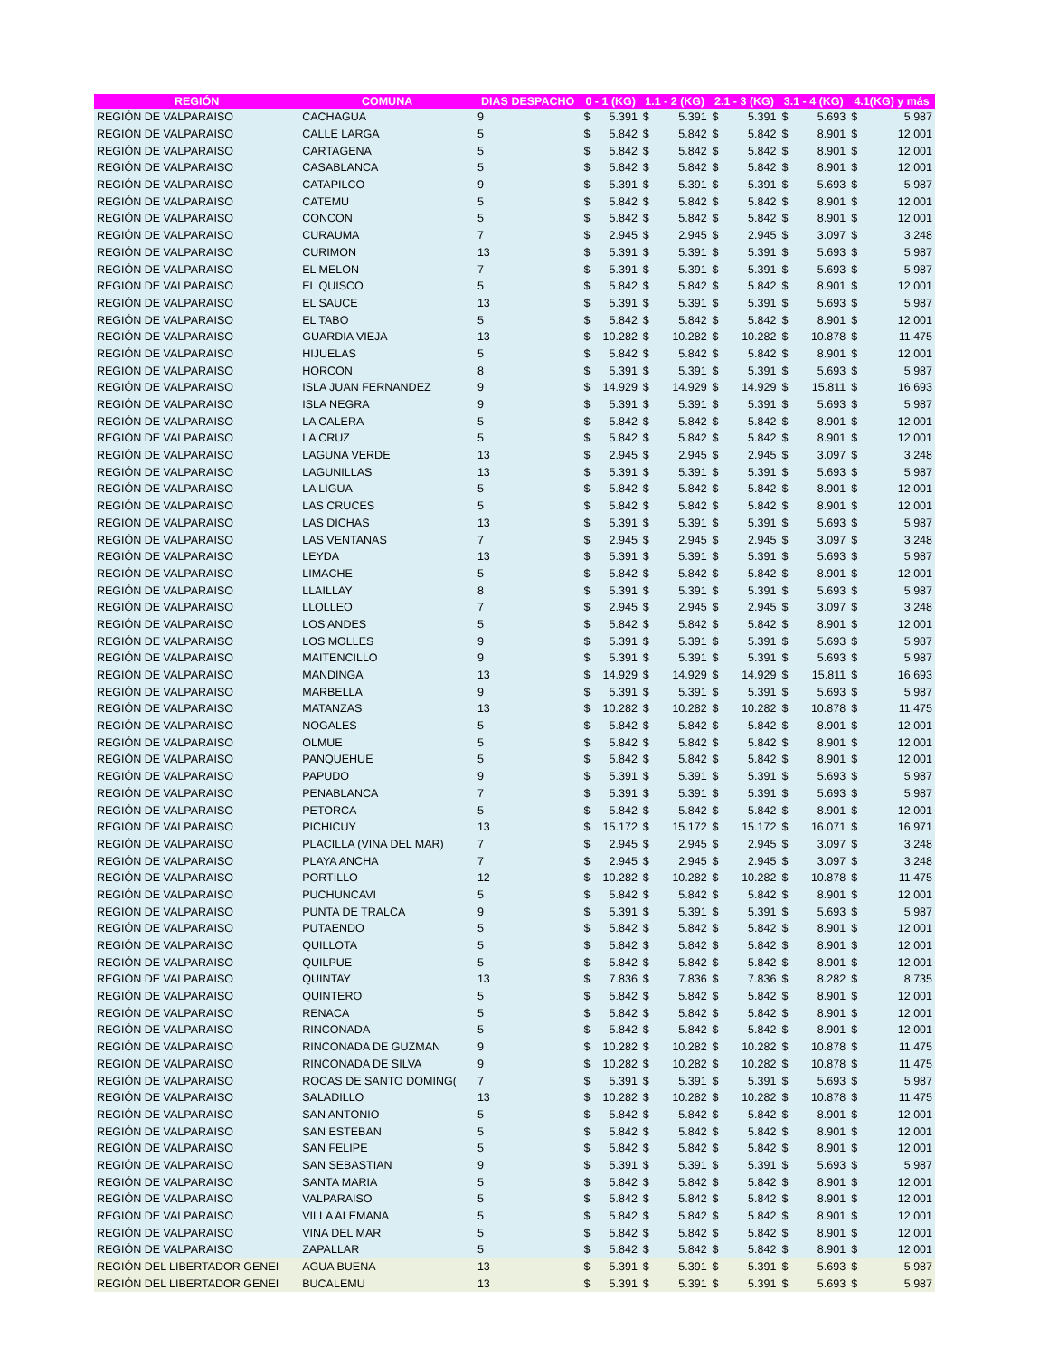| REGIÓN | COMUNA | DIAS DESPACHO | 0 - 1 (KG) | | 1.1 - 2 (KG) | | 2.1 - 3 (KG) | | 3.1 - 4 (KG) | | 4.1(KG) y más | |
| --- | --- | --- | --- | --- | --- | --- | --- | --- | --- | --- | --- | --- |
| REGIÓN DE VALPARAISO | CACHAGUA | 9 | $ | 5.391 | $ | 5.391 | $ | 5.391 | $ | 5.693 | $ | 5.987 |
| REGIÓN DE VALPARAISO | CALLE LARGA | 5 | $ | 5.842 | $ | 5.842 | $ | 5.842 | $ | 8.901 | $ | 12.001 |
| REGIÓN DE VALPARAISO | CARTAGENA | 5 | $ | 5.842 | $ | 5.842 | $ | 5.842 | $ | 8.901 | $ | 12.001 |
| REGIÓN DE VALPARAISO | CASABLANCA | 5 | $ | 5.842 | $ | 5.842 | $ | 5.842 | $ | 8.901 | $ | 12.001 |
| REGIÓN DE VALPARAISO | CATAPILCO | 9 | $ | 5.391 | $ | 5.391 | $ | 5.391 | $ | 5.693 | $ | 5.987 |
| REGIÓN DE VALPARAISO | CATEMU | 5 | $ | 5.842 | $ | 5.842 | $ | 5.842 | $ | 8.901 | $ | 12.001 |
| REGIÓN DE VALPARAISO | CONCON | 5 | $ | 5.842 | $ | 5.842 | $ | 5.842 | $ | 8.901 | $ | 12.001 |
| REGIÓN DE VALPARAISO | CURAUMA | 7 | $ | 2.945 | $ | 2.945 | $ | 2.945 | $ | 3.097 | $ | 3.248 |
| REGIÓN DE VALPARAISO | CURIMON | 13 | $ | 5.391 | $ | 5.391 | $ | 5.391 | $ | 5.693 | $ | 5.987 |
| REGIÓN DE VALPARAISO | EL MELON | 7 | $ | 5.391 | $ | 5.391 | $ | 5.391 | $ | 5.693 | $ | 5.987 |
| REGIÓN DE VALPARAISO | EL QUISCO | 5 | $ | 5.842 | $ | 5.842 | $ | 5.842 | $ | 8.901 | $ | 12.001 |
| REGIÓN DE VALPARAISO | EL SAUCE | 13 | $ | 5.391 | $ | 5.391 | $ | 5.391 | $ | 5.693 | $ | 5.987 |
| REGIÓN DE VALPARAISO | EL TABO | 5 | $ | 5.842 | $ | 5.842 | $ | 5.842 | $ | 8.901 | $ | 12.001 |
| REGIÓN DE VALPARAISO | GUARDIA VIEJA | 13 | $ | 10.282 | $ | 10.282 | $ | 10.282 | $ | 10.878 | $ | 11.475 |
| REGIÓN DE VALPARAISO | HIJUELAS | 5 | $ | 5.842 | $ | 5.842 | $ | 5.842 | $ | 8.901 | $ | 12.001 |
| REGIÓN DE VALPARAISO | HORCON | 8 | $ | 5.391 | $ | 5.391 | $ | 5.391 | $ | 5.693 | $ | 5.987 |
| REGIÓN DE VALPARAISO | ISLA JUAN FERNANDEZ | 9 | $ | 14.929 | $ | 14.929 | $ | 14.929 | $ | 15.811 | $ | 16.693 |
| REGIÓN DE VALPARAISO | ISLA NEGRA | 9 | $ | 5.391 | $ | 5.391 | $ | 5.391 | $ | 5.693 | $ | 5.987 |
| REGIÓN DE VALPARAISO | LA CALERA | 5 | $ | 5.842 | $ | 5.842 | $ | 5.842 | $ | 8.901 | $ | 12.001 |
| REGIÓN DE VALPARAISO | LA CRUZ | 5 | $ | 5.842 | $ | 5.842 | $ | 5.842 | $ | 8.901 | $ | 12.001 |
| REGIÓN DE VALPARAISO | LAGUNA VERDE | 13 | $ | 2.945 | $ | 2.945 | $ | 2.945 | $ | 3.097 | $ | 3.248 |
| REGIÓN DE VALPARAISO | LAGUNILLAS | 13 | $ | 5.391 | $ | 5.391 | $ | 5.391 | $ | 5.693 | $ | 5.987 |
| REGIÓN DE VALPARAISO | LA LIGUA | 5 | $ | 5.842 | $ | 5.842 | $ | 5.842 | $ | 8.901 | $ | 12.001 |
| REGIÓN DE VALPARAISO | LAS CRUCES | 5 | $ | 5.842 | $ | 5.842 | $ | 5.842 | $ | 8.901 | $ | 12.001 |
| REGIÓN DE VALPARAISO | LAS DICHAS | 13 | $ | 5.391 | $ | 5.391 | $ | 5.391 | $ | 5.693 | $ | 5.987 |
| REGIÓN DE VALPARAISO | LAS VENTANAS | 7 | $ | 2.945 | $ | 2.945 | $ | 2.945 | $ | 3.097 | $ | 3.248 |
| REGIÓN DE VALPARAISO | LEYDA | 13 | $ | 5.391 | $ | 5.391 | $ | 5.391 | $ | 5.693 | $ | 5.987 |
| REGIÓN DE VALPARAISO | LIMACHE | 5 | $ | 5.842 | $ | 5.842 | $ | 5.842 | $ | 8.901 | $ | 12.001 |
| REGIÓN DE VALPARAISO | LLAILLAY | 8 | $ | 5.391 | $ | 5.391 | $ | 5.391 | $ | 5.693 | $ | 5.987 |
| REGIÓN DE VALPARAISO | LLOLLEO | 7 | $ | 2.945 | $ | 2.945 | $ | 2.945 | $ | 3.097 | $ | 3.248 |
| REGIÓN DE VALPARAISO | LOS ANDES | 5 | $ | 5.842 | $ | 5.842 | $ | 5.842 | $ | 8.901 | $ | 12.001 |
| REGIÓN DE VALPARAISO | LOS MOLLES | 9 | $ | 5.391 | $ | 5.391 | $ | 5.391 | $ | 5.693 | $ | 5.987 |
| REGIÓN DE VALPARAISO | MAITENCILLO | 9 | $ | 5.391 | $ | 5.391 | $ | 5.391 | $ | 5.693 | $ | 5.987 |
| REGIÓN DE VALPARAISO | MANDINGA | 13 | $ | 14.929 | $ | 14.929 | $ | 14.929 | $ | 15.811 | $ | 16.693 |
| REGIÓN DE VALPARAISO | MARBELLA | 9 | $ | 5.391 | $ | 5.391 | $ | 5.391 | $ | 5.693 | $ | 5.987 |
| REGIÓN DE VALPARAISO | MATANZAS | 13 | $ | 10.282 | $ | 10.282 | $ | 10.282 | $ | 10.878 | $ | 11.475 |
| REGIÓN DE VALPARAISO | NOGALES | 5 | $ | 5.842 | $ | 5.842 | $ | 5.842 | $ | 8.901 | $ | 12.001 |
| REGIÓN DE VALPARAISO | OLMUE | 5 | $ | 5.842 | $ | 5.842 | $ | 5.842 | $ | 8.901 | $ | 12.001 |
| REGIÓN DE VALPARAISO | PANQUEHUE | 5 | $ | 5.842 | $ | 5.842 | $ | 5.842 | $ | 8.901 | $ | 12.001 |
| REGIÓN DE VALPARAISO | PAPUDO | 9 | $ | 5.391 | $ | 5.391 | $ | 5.391 | $ | 5.693 | $ | 5.987 |
| REGIÓN DE VALPARAISO | PENABLANCA | 7 | $ | 5.391 | $ | 5.391 | $ | 5.391 | $ | 5.693 | $ | 5.987 |
| REGIÓN DE VALPARAISO | PETORCA | 5 | $ | 5.842 | $ | 5.842 | $ | 5.842 | $ | 8.901 | $ | 12.001 |
| REGIÓN DE VALPARAISO | PICHICUY | 13 | $ | 15.172 | $ | 15.172 | $ | 15.172 | $ | 16.071 | $ | 16.971 |
| REGIÓN DE VALPARAISO | PLACILLA (VINA DEL MAR) | 7 | $ | 2.945 | $ | 2.945 | $ | 2.945 | $ | 3.097 | $ | 3.248 |
| REGIÓN DE VALPARAISO | PLAYA ANCHA | 7 | $ | 2.945 | $ | 2.945 | $ | 2.945 | $ | 3.097 | $ | 3.248 |
| REGIÓN DE VALPARAISO | PORTILLO | 12 | $ | 10.282 | $ | 10.282 | $ | 10.282 | $ | 10.878 | $ | 11.475 |
| REGIÓN DE VALPARAISO | PUCHUNCAVI | 5 | $ | 5.842 | $ | 5.842 | $ | 5.842 | $ | 8.901 | $ | 12.001 |
| REGIÓN DE VALPARAISO | PUNTA DE TRALCA | 9 | $ | 5.391 | $ | 5.391 | $ | 5.391 | $ | 5.693 | $ | 5.987 |
| REGIÓN DE VALPARAISO | PUTAENDO | 5 | $ | 5.842 | $ | 5.842 | $ | 5.842 | $ | 8.901 | $ | 12.001 |
| REGIÓN DE VALPARAISO | QUILLOTA | 5 | $ | 5.842 | $ | 5.842 | $ | 5.842 | $ | 8.901 | $ | 12.001 |
| REGIÓN DE VALPARAISO | QUILPUE | 5 | $ | 5.842 | $ | 5.842 | $ | 5.842 | $ | 8.901 | $ | 12.001 |
| REGIÓN DE VALPARAISO | QUINTAY | 13 | $ | 7.836 | $ | 7.836 | $ | 7.836 | $ | 8.282 | $ | 8.735 |
| REGIÓN DE VALPARAISO | QUINTERO | 5 | $ | 5.842 | $ | 5.842 | $ | 5.842 | $ | 8.901 | $ | 12.001 |
| REGIÓN DE VALPARAISO | RENACA | 5 | $ | 5.842 | $ | 5.842 | $ | 5.842 | $ | 8.901 | $ | 12.001 |
| REGIÓN DE VALPARAISO | RINCONADA | 5 | $ | 5.842 | $ | 5.842 | $ | 5.842 | $ | 8.901 | $ | 12.001 |
| REGIÓN DE VALPARAISO | RINCONADA DE GUZMAN | 9 | $ | 10.282 | $ | 10.282 | $ | 10.282 | $ | 10.878 | $ | 11.475 |
| REGIÓN DE VALPARAISO | RINCONADA DE SILVA | 9 | $ | 10.282 | $ | 10.282 | $ | 10.282 | $ | 10.878 | $ | 11.475 |
| REGIÓN DE VALPARAISO | ROCAS DE SANTO DOMING( | 7 | $ | 5.391 | $ | 5.391 | $ | 5.391 | $ | 5.693 | $ | 5.987 |
| REGIÓN DE VALPARAISO | SALADILLO | 13 | $ | 10.282 | $ | 10.282 | $ | 10.282 | $ | 10.878 | $ | 11.475 |
| REGIÓN DE VALPARAISO | SAN ANTONIO | 5 | $ | 5.842 | $ | 5.842 | $ | 5.842 | $ | 8.901 | $ | 12.001 |
| REGIÓN DE VALPARAISO | SAN ESTEBAN | 5 | $ | 5.842 | $ | 5.842 | $ | 5.842 | $ | 8.901 | $ | 12.001 |
| REGIÓN DE VALPARAISO | SAN FELIPE | 5 | $ | 5.842 | $ | 5.842 | $ | 5.842 | $ | 8.901 | $ | 12.001 |
| REGIÓN DE VALPARAISO | SAN SEBASTIAN | 9 | $ | 5.391 | $ | 5.391 | $ | 5.391 | $ | 5.693 | $ | 5.987 |
| REGIÓN DE VALPARAISO | SANTA MARIA | 5 | $ | 5.842 | $ | 5.842 | $ | 5.842 | $ | 8.901 | $ | 12.001 |
| REGIÓN DE VALPARAISO | VALPARAISO | 5 | $ | 5.842 | $ | 5.842 | $ | 5.842 | $ | 8.901 | $ | 12.001 |
| REGIÓN DE VALPARAISO | VILLA ALEMANA | 5 | $ | 5.842 | $ | 5.842 | $ | 5.842 | $ | 8.901 | $ | 12.001 |
| REGIÓN DE VALPARAISO | VINA DEL MAR | 5 | $ | 5.842 | $ | 5.842 | $ | 5.842 | $ | 8.901 | $ | 12.001 |
| REGIÓN DE VALPARAISO | ZAPALLAR | 5 | $ | 5.842 | $ | 5.842 | $ | 5.842 | $ | 8.901 | $ | 12.001 |
| REGIÓN DEL LIBERTADOR GENEI | AGUA BUENA | 13 | $ | 5.391 | $ | 5.391 | $ | 5.391 | $ | 5.693 | $ | 5.987 |
| REGIÓN DEL LIBERTADOR GENEI | BUCALEMU | 13 | $ | 5.391 | $ | 5.391 | $ | 5.391 | $ | 5.693 | $ | 5.987 |